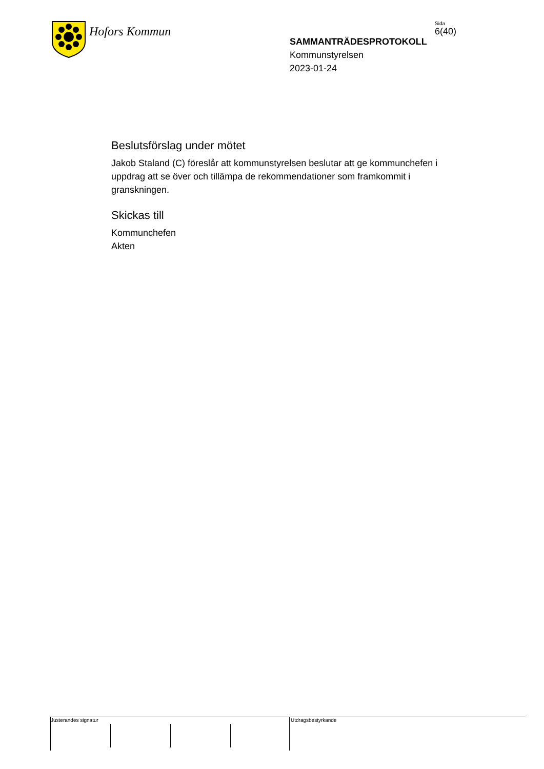Hofors Kommun
SAMMANTRÄDESPROTOKOLL
Kommunstyrelsen
2023-01-24
Sida
6(40)
Beslutsförslag under mötet
Jakob Staland (C) föreslår att kommunstyrelsen beslutar att ge kommunchefen i uppdrag att se över och tillämpa de rekommendationer som framkommit i granskningen.
Skickas till
Kommunchefen
Akten
Justerandes signatur Utdragsbestyrkande